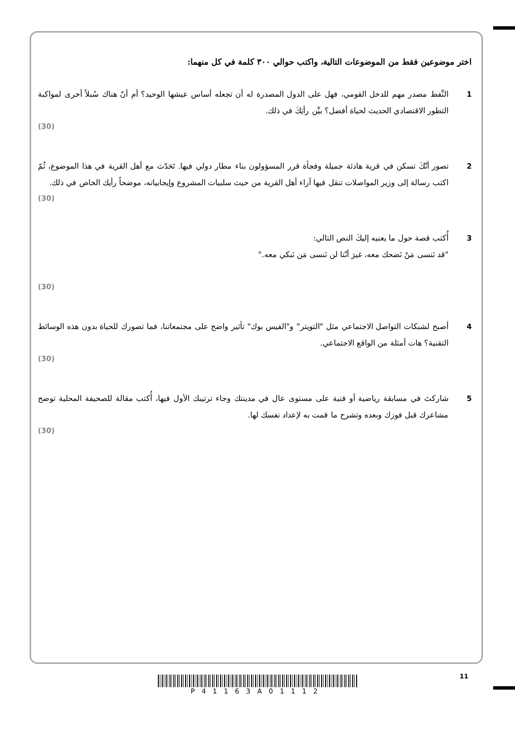اختر موضوعين فقط من الموضوعات التالية، واكتب حوالي ٣٠٠ كلمة في كل منهما:
1 النِّفط مصدر مهم للدخل القومي، فهل على الدول المصدرة له أن تجعله أساس عيشها الوحيد؟ أم أنّ هناك سُبلاً أخرى لمواكبة التطور الاقتصادي الحديث لحياة أفضل؟ بيِّن رأيَكَ في ذلك.
(30)
2 تصور أنّكَ تسكن في قرية هادئة جميلة وفجأة قرر المسؤولون بناء مطار دولي فيها. تَحَدّث مع أهل القرية في هذا الموضوع، ثُمّ اكتب رسالة إلى وزير المواصلات تنقل فيها آراء أهل القرية من حيث سلبيات المشروع وإيجابياته، موضحاً رأيك الخاص في ذلك.
(30)
3 أُكتب قصة حول ما يعنيه إليكَ النص التالي:
"قد نَنسى مَنْ نَضحك معه، غيرَ أنّنا لن نَنسى مَن نَبكي معه."
(30)
4 أصبح لشبكات التواصل الاجتماعي مثل "التويتر" و"الفيس بوك" تأثير واضح على مجتمعاتنا، فما تصورك للحياة بدون هذه الوسائط التقنية؟ هات أمثلة من الواقع الاجتماعي.
(30)
5 شاركتَ في مسابقة رياضية أو فنية على مستوى عال في مدينتك وجاء ترتيبك الأول فيها، أُكتب مقالة للصحيفة المحلية توضح مشاعرك قبل فوزك وبعده وتشرح ما قمت به لإعداد نفسك لها.
(30)
11 P41163A01112